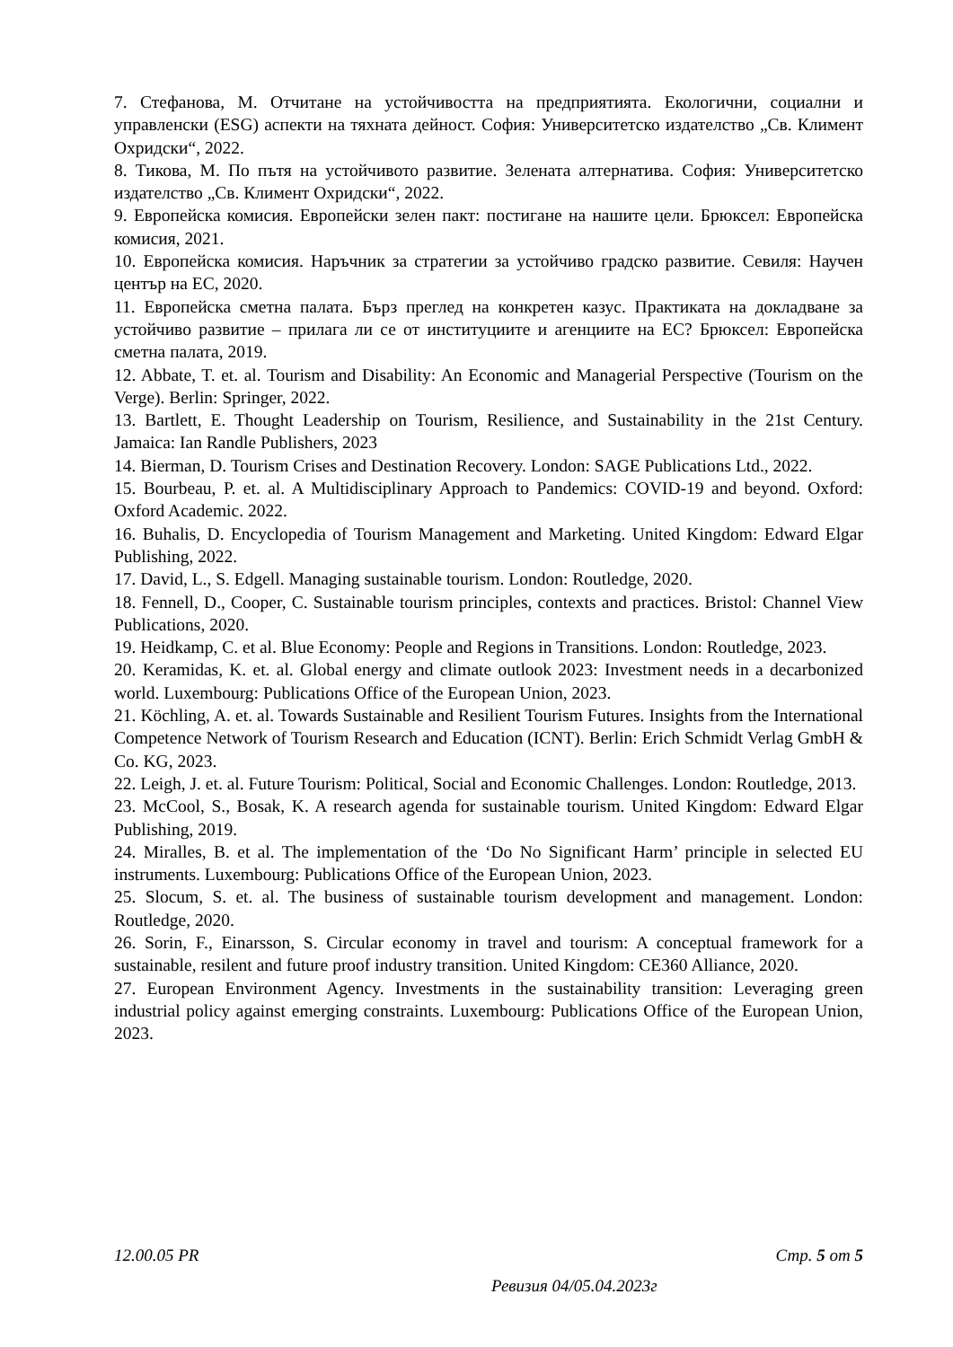7. Стефанова, М. Отчитане на устойчивостта на предприятията. Екологични, социални и управленски (ESG) аспекти на тяхната дейност. София: Университетско издателство „Св. Климент Охридски“, 2022.
8. Тикова, М. По пътя на устойчивото развитие. Зелената алтернатива. София: Университетско издателство „Св. Климент Охридски“, 2022.
9. Европейска комисия. Европейски зелен пакт: постигане на нашите цели. Брюксел: Европейска комисия, 2021.
10. Европейска комисия. Наръчник за стратегии за устойчиво градско развитие. Севиля: Научен център на ЕС, 2020.
11. Европейска сметна палата. Бърз преглед на конкретен казус. Практиката на докладване за устойчиво развитие – прилага ли се от институциите и агенциите на ЕС? Брюксел: Европейска сметна палата, 2019.
12. Abbate, T. et. al. Tourism and Disability: An Economic and Managerial Perspective (Tourism on the Verge). Berlin: Springer, 2022.
13. Bartlett, E. Thought Leadership on Tourism, Resilience, and Sustainability in the 21st Century. Jamaica: Ian Randle Publishers, 2023
14. Bierman, D. Tourism Crises and Destination Recovery. London: SAGE Publications Ltd., 2022.
15. Bourbeau, P. et. al. A Multidisciplinary Approach to Pandemics: COVID-19 and beyond. Oxford: Oxford Academic. 2022.
16. Buhalis, D. Encyclopedia of Tourism Management and Marketing. United Kingdom: Edward Elgar Publishing, 2022.
17. David, L., S. Edgell. Managing sustainable tourism. London: Routledge, 2020.
18. Fennell, D., Cooper, C. Sustainable tourism principles, contexts and practices. Bristol: Channel View Publications, 2020.
19. Heidkamp, C. et al. Blue Economy: People and Regions in Transitions. London: Routledge, 2023.
20. Keramidas, K. et. al. Global energy and climate outlook 2023: Investment needs in a decarbonized world. Luxembourg: Publications Office of the European Union, 2023.
21. Köchling, A. et. al. Towards Sustainable and Resilient Tourism Futures. Insights from the International Competence Network of Tourism Research and Education (ICNT). Berlin: Erich Schmidt Verlag GmbH & Co. KG, 2023.
22. Leigh, J. et. al. Future Tourism: Political, Social and Economic Challenges. London: Routledge, 2013.
23. McCool, S., Bosak, K. A research agenda for sustainable tourism. United Kingdom: Edward Elgar Publishing, 2019.
24. Miralles, B. et al. The implementation of the ‘Do No Significant Harm’ principle in selected EU instruments. Luxembourg: Publications Office of the European Union, 2023.
25. Slocum, S. et. al. The business of sustainable tourism development and management. London: Routledge, 2020.
26. Sorin, F., Einarsson, S. Circular economy in travel and tourism: A conceptual framework for a sustainable, resilent and future proof industry transition. United Kingdom: CE360 Alliance, 2020.
27. European Environment Agency. Investments in the sustainability transition: Leveraging green industrial policy against emerging constraints. Luxembourg: Publications Office of the European Union, 2023.
12.00.05 PR Стр. 5 от 5
Ревизия 04/05.04.2023г